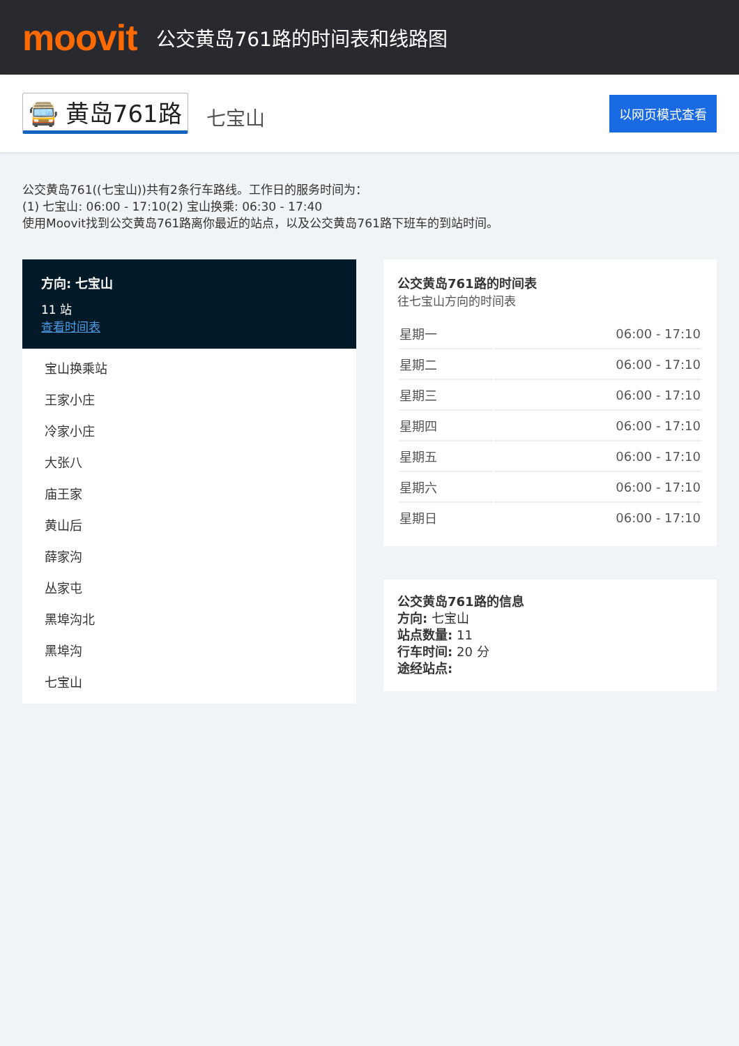moovit
公交黄岛761路的时间表和线路图
🚍 黄岛761路 七宝山 以网页模式查看
公交黄岛761((七宝山))共有2条行车路线。工作日的服务时间为：
(1) 七宝山: 06:00 - 17:10(2) 宝山换乘: 06:30 - 17:40
使用Moovit找到公交黄岛761路离你最近的站点，以及公交黄岛761路下班车的到站时间。
方向: 七宝山
11 站
查看时间表
宝山换乘站
王家小庄
冷家小庄
大张八
庙王家
黄山后
薛家沟
丛家屯
黑埠沟北
黑埠沟
七宝山
公交黄岛761路的时间表
往七宝山方向的时间表
| 星期一 | 06:00 - 17:10 |
| 星期二 | 06:00 - 17:10 |
| 星期三 | 06:00 - 17:10 |
| 星期四 | 06:00 - 17:10 |
| 星期五 | 06:00 - 17:10 |
| 星期六 | 06:00 - 17:10 |
| 星期日 | 06:00 - 17:10 |
公交黄岛761路的信息
方向: 七宝山
站点数量: 11
行车时间: 20 分
途经站点: